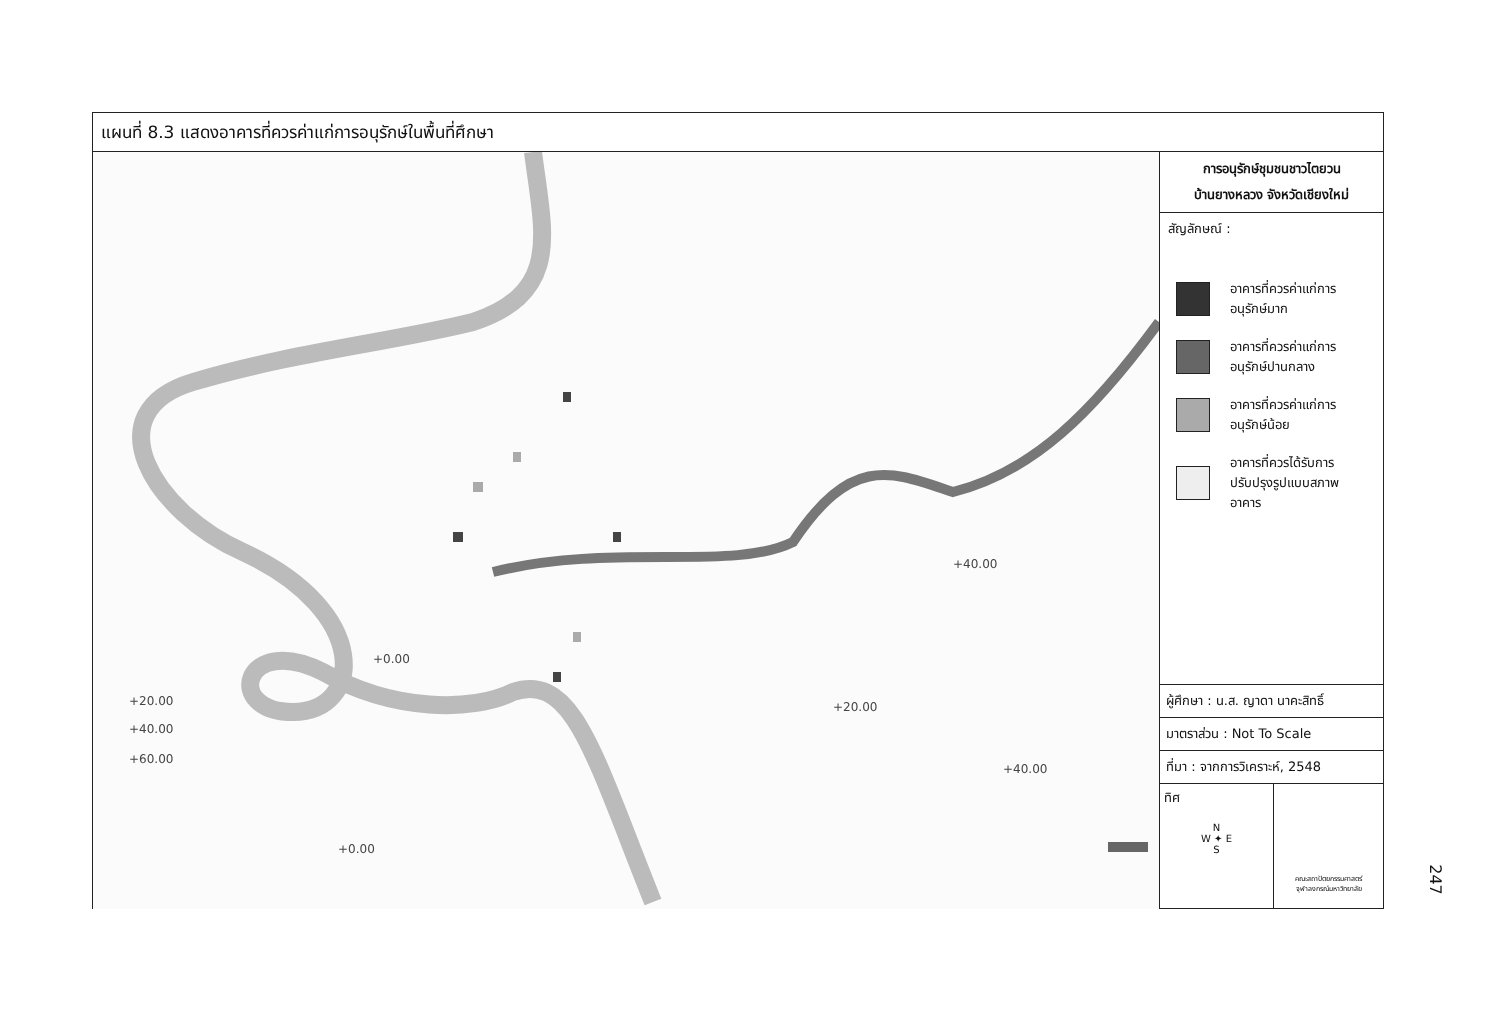แผนที่ 8.3 แสดงอาคารที่ควรค่าแก่การอนุรักษ์ในพื้นที่ศึกษา
+20.00
+40.00
+60.00
+0.00
+20.00
+40.00
+40.00
+0.00
การอนุรักษ์ชุมชนชาวไตยวน
บ้านยางหลวง จังหวัดเชียงใหม่
สัญลักษณ์ :
อาคารที่ควรค่าแก่การ
อนุรักษ์มาก
อาคารที่ควรค่าแก่การ
อนุรักษ์ปานกลาง
อาคารที่ควรค่าแก่การ
อนุรักษ์น้อย
อาคารที่ควรได้รับการ
ปรับปรุงรูปแบบสภาพ
อาคาร
ผู้ศึกษา : น.ส. ญาดา นาคะสิทธิ์
มาตราส่วน : Not To Scale
ที่มา : จากการวิเคราะห์, 2548
ทิศ
N
W ✦ E
S
คณะสถาปัตยกรรมศาสตร์
จุฬาลงกรณ์มหาวิทยาลัย
247